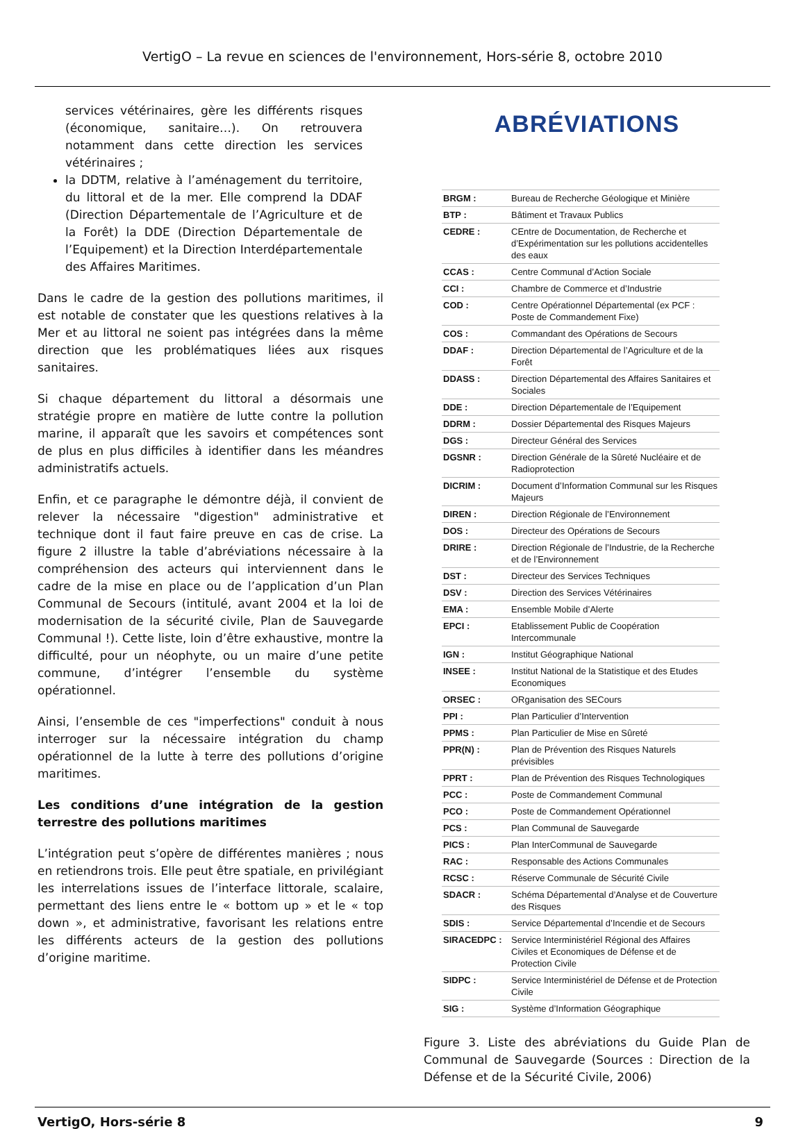VertigO – La revue en sciences de l'environnement, Hors-série 8, octobre 2010
services vétérinaires, gère les différents risques (économique, sanitaire…). On retrouvera notamment dans cette direction les services vétérinaires ;
la DDTM, relative à l’aménagement du territoire, du littoral et de la mer. Elle comprend la DDAF (Direction Départementale de l’Agriculture et de la Forêt) la DDE (Direction Départementale de l’Equipement) et la Direction Interdépartementale des Affaires Maritimes.
Dans le cadre de la gestion des pollutions maritimes, il est notable de constater que les questions relatives à la Mer et au littoral ne soient pas intégrées dans la même direction que les problématiques liées aux risques sanitaires.
Si chaque département du littoral a désormais une stratégie propre en matière de lutte contre la pollution marine, il apparaît que les savoirs et compétences sont de plus en plus difficiles à identifier dans les méandres administratifs actuels.
Enfin, et ce paragraphe le démontre déjà, il convient de relever la nécessaire "digestion" administrative et technique dont il faut faire preuve en cas de crise. La figure 2 illustre la table d’abréviations nécessaire à la compréhension des acteurs qui interviennent dans le cadre de la mise en place ou de l’application d’un Plan Communal de Secours (intitulé, avant 2004 et la loi de modernisation de la sécurité civile, Plan de Sauvegarde Communal !). Cette liste, loin d’être exhaustive, montre la difficulté, pour un néophyte, ou un maire d’une petite commune, d’intégrer l’ensemble du système opérationnel.
Ainsi, l’ensemble de ces "imperfections" conduit à nous interroger sur la nécessaire intégration du champ opérationnel de la lutte à terre des pollutions d’origine maritimes.
Les conditions d’une intégration de la gestion terrestre des pollutions maritimes
L’intégration peut s’opère de différentes manières ; nous en retiendrons trois. Elle peut être spatiale, en privilégiant les interrelations issues de l’interface littorale, scalaire, permettant des liens entre le « bottom up » et le « top down », et administrative, favorisant les relations entre les différents acteurs de la gestion des pollutions d’origine maritime.
ABRÉVIATIONS
| BRGM : | Bureau de Recherche Géologique et Minière |
| BTP : | Bâtiment et Travaux Publics |
| CEDRE : | CEntre de Documentation, de Recherche et d’Expérimentation sur les pollutions accidentelles des eaux |
| CCAS : | Centre Communal d’Action Sociale |
| CCI : | Chambre de Commerce et d’Industrie |
| COD : | Centre Opérationnel Départemental (ex PCF : Poste de Commandement Fixe) |
| COS : | Commandant des Opérations de Secours |
| DDAF : | Direction Départemental de l’Agriculture et de la Forêt |
| DDASS : | Direction Départemental des Affaires Sanitaires et Sociales |
| DDE : | Direction Départementale de l’Equipement |
| DDRM : | Dossier Départemental des Risques Majeurs |
| DGS : | Directeur Général des Services |
| DGSNR : | Direction Générale de la Sûreté Nucléaire et de Radioprotection |
| DICRIM : | Document d’Information Communal sur les Risques Majeurs |
| DIREN : | Direction Régionale de l’Environnement |
| DOS : | Directeur des Opérations de Secours |
| DRIRE : | Direction Régionale de l’Industrie, de la Recherche et de l’Environnement |
| DST : | Directeur des Services Techniques |
| DSV : | Direction des Services Vétérinaires |
| EMA : | Ensemble Mobile d’Alerte |
| EPCI : | Etablissement Public de Coopération Intercommunale |
| IGN : | Institut Géographique National |
| INSEE : | Institut National de la Statistique et des Etudes Economiques |
| ORSEC : | ORganisation des SECours |
| PPI : | Plan Particulier d’Intervention |
| PPMS : | Plan Particulier de Mise en Sûreté |
| PPR(N) : | Plan de Prévention des Risques Naturels prévisibles |
| PPRT : | Plan de Prévention des Risques Technologiques |
| PCC : | Poste de Commandement Communal |
| PCO : | Poste de Commandement Opérationnel |
| PCS : | Plan Communal de Sauvegarde |
| PICS : | Plan InterCommunal de Sauvegarde |
| RAC : | Responsable des Actions Communales |
| RCSC : | Réserve Communale de Sécurité Civile |
| SDACR : | Schéma Départemental d’Analyse et de Couverture des Risques |
| SDIS : | Service Départemental d’Incendie et de Secours |
| SIRACEDPC : | Service Interministériel Régional des Affaires Civiles et Economiques de Défense et de Protection Civile |
| SIDPC : | Service Interministériel de Défense et de Protection Civile |
| SIG : | Système d’Information Géographique |
Figure 3. Liste des abréviations du Guide Plan de Communal de Sauvegarde (Sources : Direction de la Défense et de la Sécurité Civile, 2006)
VertigO, Hors-série 8 9